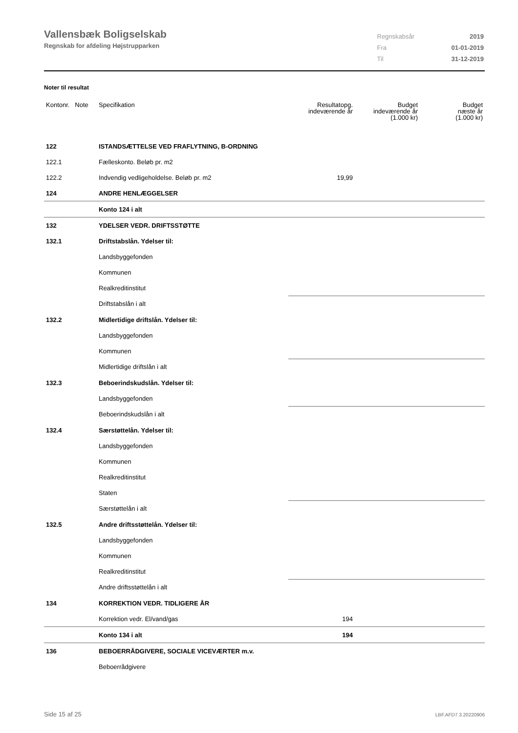Vallensbæk Boligselskab
Regnskab for afdeling Højstrupparken
| Regnskabsår | 2019 |
| Fra | 01-01-2019 |
| Til | 31-12-2019 |
Noter til resultat
| Kontonr. Note | Specifikation | Resultatopg. indeværende år | Budget indeværende år (1.000 kr) | Budget næste år (1.000 kr) |
| --- | --- | --- | --- | --- |
| 122 | ISTANDSÆTTELSE VED FRAFLYTNING, B-ORDNING | | | |
| 122.1 | Fælleskonto. Beløb pr. m2 | | | |
| 122.2 | Indvendig vedligeholdelse. Beløb pr. m2 | 19,99 | | |
| 124 | ANDRE HENLÆGGELSER | | | |
| | Konto 124 i alt | | | |
| 132 | YDELSER VEDR. DRIFTSSTØTTE | | | |
| 132.1 | Driftstabslån. Ydelser til: | | | |
| | Landsbyggefonden | | | |
| | Kommunen | | | |
| | Realkreditinstitut | | | |
| | Driftstabslån i alt | | | |
| 132.2 | Midlertidige driftslån. Ydelser til: | | | |
| | Landsbyggefonden | | | |
| | Kommunen | | | |
| | Midlertidige driftslån i alt | | | |
| 132.3 | Beboerindskudslån. Ydelser til: | | | |
| | Landsbyggefonden | | | |
| | Beboerindskudslån i alt | | | |
| 132.4 | Særstøttelån. Ydelser til: | | | |
| | Landsbyggefonden | | | |
| | Kommunen | | | |
| | Realkreditinstitut | | | |
| | Staten | | | |
| | Særstøttelån i alt | | | |
| 132.5 | Andre driftsstøttelån. Ydelser til: | | | |
| | Landsbyggefonden | | | |
| | Kommunen | | | |
| | Realkreditinstitut | | | |
| | Andre driftsstøttelån i alt | | | |
| 134 | KORREKTION VEDR. TIDLIGERE ÅR | | | |
| | Korrektion vedr. El/vand/gas | 194 | | |
| | Konto 134 i alt | 194 | | |
| 136 | BEBOERRÅDGIVERE, SOCIALE VICEVÆRTER m.v. | | | |
| | Beboerrådgivere | | | |
Side 15 af 25 LBF.AFD7.3.20220906